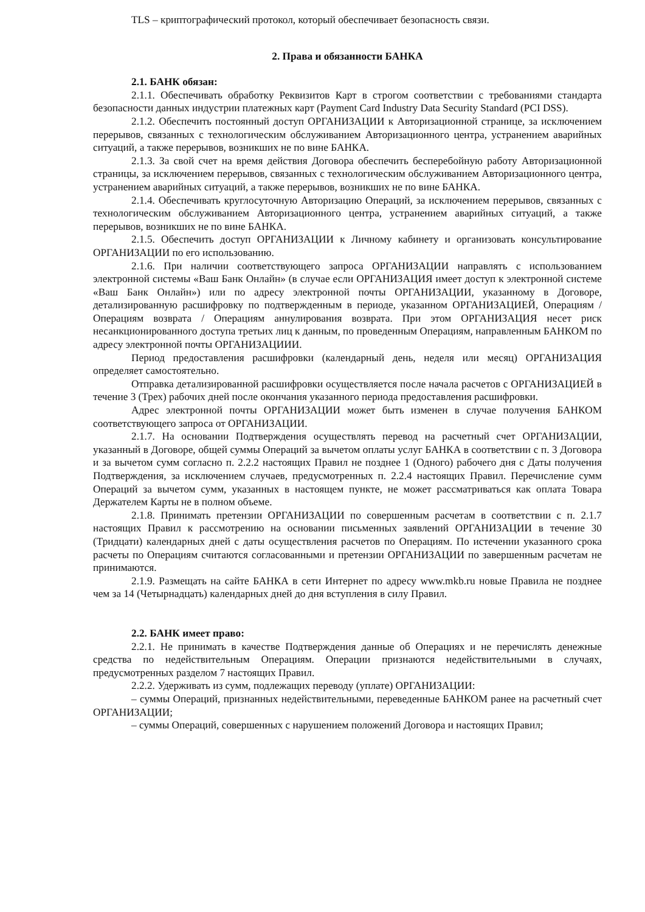TLS – криптографический протокол, который обеспечивает безопасность связи.
2. Права и обязанности БАНКА
2.1. БАНК обязан:
2.1.1. Обеспечивать обработку Реквизитов Карт в строгом соответствии с требованиями стандарта безопасности данных индустрии платежных карт (Payment Card Industry Data Security Standard (PCI DSS).
2.1.2. Обеспечить постоянный доступ ОРГАНИЗАЦИИ к Авторизационной странице, за исключением перерывов, связанных с технологическим обслуживанием Авторизационного центра, устранением аварийных ситуаций, а также перерывов, возникших не по вине БАНКА.
2.1.3. За свой счет на время действия Договора обеспечить бесперебойную работу Авторизационной страницы, за исключением перерывов, связанных с технологическим обслуживанием Авторизационного центра, устранением аварийных ситуаций, а также перерывов, возникших не по вине БАНКА.
2.1.4. Обеспечивать круглосуточную Авторизацию Операций, за исключением перерывов, связанных с технологическим обслуживанием Авторизационного центра, устранением аварийных ситуаций, а также перерывов, возникших не по вине БАНКА.
2.1.5. Обеспечить доступ ОРГАНИЗАЦИИ к Личному кабинету и организовать консультирование ОРГАНИЗАЦИИ по его использованию.
2.1.6. При наличии соответствующего запроса ОРГАНИЗАЦИИ направлять с использованием электронной системы «Ваш Банк Онлайн» (в случае если ОРГАНИЗАЦИЯ имеет доступ к электронной системе «Ваш Банк Онлайн») или по адресу электронной почты ОРГАНИЗАЦИИ, указанному в Договоре, детализированную расшифровку по подтвержденным в периоде, указанном ОРГАНИЗАЦИЕЙ, Операциям / Операциям возврата / Операциям аннулирования возврата. При этом ОРГАНИЗАЦИЯ несет риск несанкционированного доступа третьих лиц к данным, по проведенным Операциям, направленным БАНКОМ по адресу электронной почты ОРГАНИЗАЦИИИ.
Период предоставления расшифровки (календарный день, неделя или месяц) ОРГАНИЗАЦИЯ определяет самостоятельно.
Отправка детализированной расшифровки осуществляется после начала расчетов с ОРГАНИЗАЦИЕЙ в течение 3 (Трех) рабочих дней после окончания указанного периода предоставления расшифровки.
Адрес электронной почты ОРГАНИЗАЦИИ может быть изменен в случае получения БАНКОМ соответствующего запроса от ОРГАНИЗАЦИИ.
2.1.7. На основании Подтверждения осуществлять перевод на расчетный счет ОРГАНИЗАЦИИ, указанный в Договоре, общей суммы Операций за вычетом оплаты услуг БАНКА в соответствии с п. 3 Договора и за вычетом сумм согласно п. 2.2.2 настоящих Правил не позднее 1 (Одного) рабочего дня с Даты получения Подтверждения, за исключением случаев, предусмотренных п. 2.2.4 настоящих Правил. Перечисление сумм Операций за вычетом сумм, указанных в настоящем пункте, не может рассматриваться как оплата Товара Держателем Карты не в полном объеме.
2.1.8. Принимать претензии ОРГАНИЗАЦИИ по совершенным расчетам в соответствии с п. 2.1.7 настоящих Правил к рассмотрению на основании письменных заявлений ОРГАНИЗАЦИИ в течение 30 (Тридцати) календарных дней с даты осуществления расчетов по Операциям. По истечении указанного срока расчеты по Операциям считаются согласованными и претензии ОРГАНИЗАЦИИ по завершенным расчетам не принимаются.
2.1.9. Размещать на сайте БАНКА в сети Интернет по адресу www.mkb.ru новые Правила не позднее чем за 14 (Четырнадцать) календарных дней до дня вступления в силу Правил.
2.2. БАНК имеет право:
2.2.1. Не принимать в качестве Подтверждения данные об Операциях и не перечислять денежные средства по недействительным Операциям. Операции признаются недействительными в случаях, предусмотренных разделом 7 настоящих Правил.
2.2.2. Удерживать из сумм, подлежащих переводу (уплате) ОРГАНИЗАЦИИ:
– суммы Операций, признанных недействительными, переведенные БАНКОМ ранее на расчетный счет ОРГАНИЗАЦИИ;
– суммы Операций, совершенных с нарушением положений Договора и настоящих Правил;